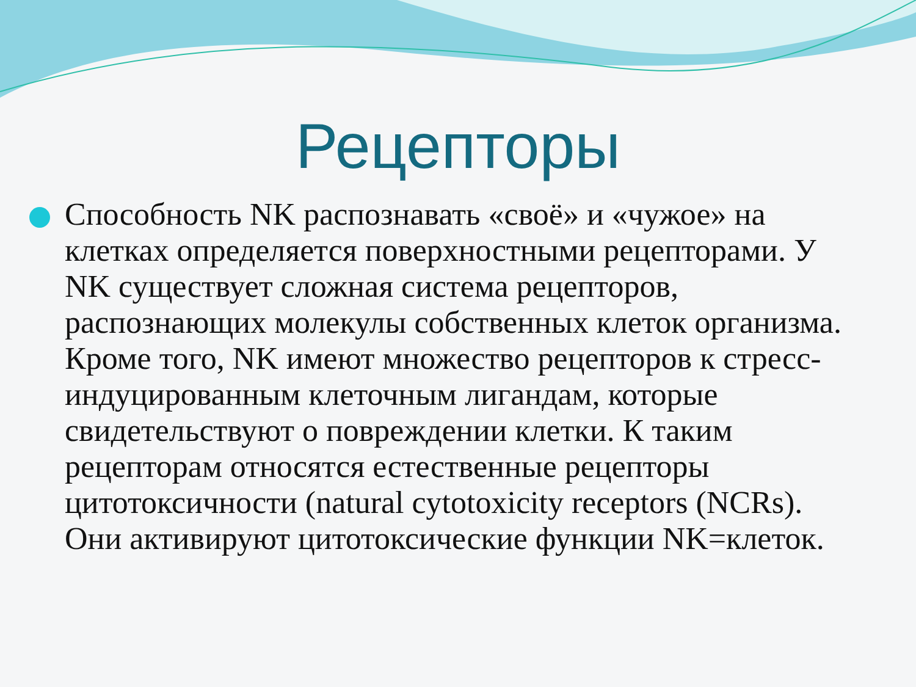Рецепторы
Способность NK распознавать «своё» и «чужое» на клетках определяется поверхностными рецепторами. У NK существует сложная система рецепторов, распознающих молекулы собственных клеток организма. Кроме того, NK имеют множество рецепторов к стресс-индуцированным клеточным лигандам, которые свидетельствуют о повреждении клетки. К таким рецепторам относятся естественные рецепторы цитотоксичности (natural cytotoxicity receptors (NCRs). Они активируют цитотоксические функции NK=клеток.